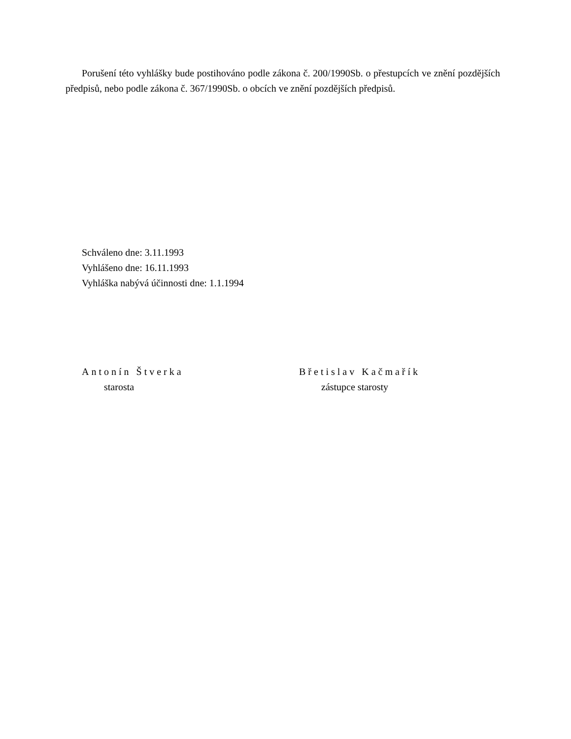Porušení této vyhlášky bude postihováno podle zákona č. 200/1990Sb. o přestupcích ve znění pozdějších předpisů, nebo podle zákona č. 367/1990Sb. o obcích ve znění pozdějších předpisů.
Schváleno dne: 3.11.1993
Vyhlášeno dne: 16.11.1993
Vyhláška nabývá účinnosti dne: 1.1.1994
Antonín Štverka
starosta
Břetislav Kačmařík
zástupce starosty